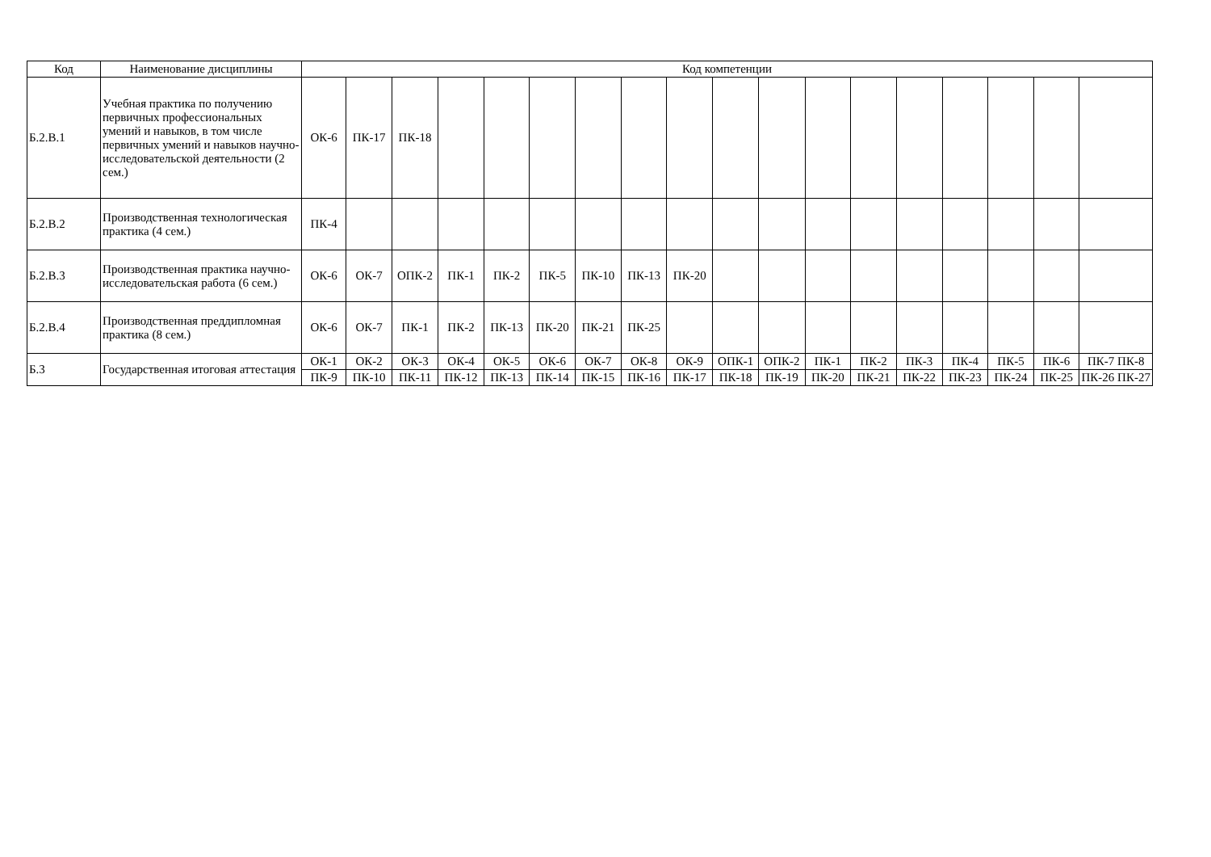| Код | Наименование дисциплины | Код компетенции | | | | | | | | | | | | | | | | | |
| --- | --- | --- | --- | --- | --- | --- | --- | --- | --- | --- | --- | --- | --- | --- | --- | --- | --- | --- | --- |
| Б.2.В.1 | Учебная практика по получению первичных профессиональных умений и навыков, в том числе первичных умений и навыков научно-исследовательской деятельности (2 сем.) | ОК-6 | ПК-17 | ПК-18 | | | | | | | | | | | | | | | |
| Б.2.В.2 | Производственная технологическая практика (4 сем.) | ПК-4 | | | | | | | | | | | | | | | | | |
| Б.2.В.3 | Производственная практика научно-исследовательская работа (6 сем.) | ОК-6 | ОК-7 | ОПК-2 | ПК-1 | ПК-2 | ПК-5 | ПК-10 | ПК-13 | ПК-20 | | | | | | | | | |
| Б.2.В.4 | Производственная преддипломная практика (8 сем.) | ОК-6 | ОК-7 | ПК-1 | ПК-2 | ПК-13 | ПК-20 | ПК-21 | ПК-25 | | | | | | | | | | |
| Б.3 | Государственная итоговая аттестация | ОК-1 | ОК-2 | ОК-3 | ОК-4 | ОК-5 | ОК-6 | ОК-7 | ОК-8 | ОК-9 | ОПК-1 | ОПК-2 | ПК-1 | ПК-2 | ПК-3 | ПК-4 | ПК-5 | ПК-6 | ПК-7 ПК-8 |
| | | ПК-9 | ПК-10 | ПК-11 | ПК-12 | ПК-13 | ПК-14 | ПК-15 | ПК-16 | ПК-17 | ПК-18 | ПК-19 | ПК-20 | ПК-21 | ПК-22 | ПК-23 | ПК-24 | ПК-25 | ПК-26 ПК-27 |